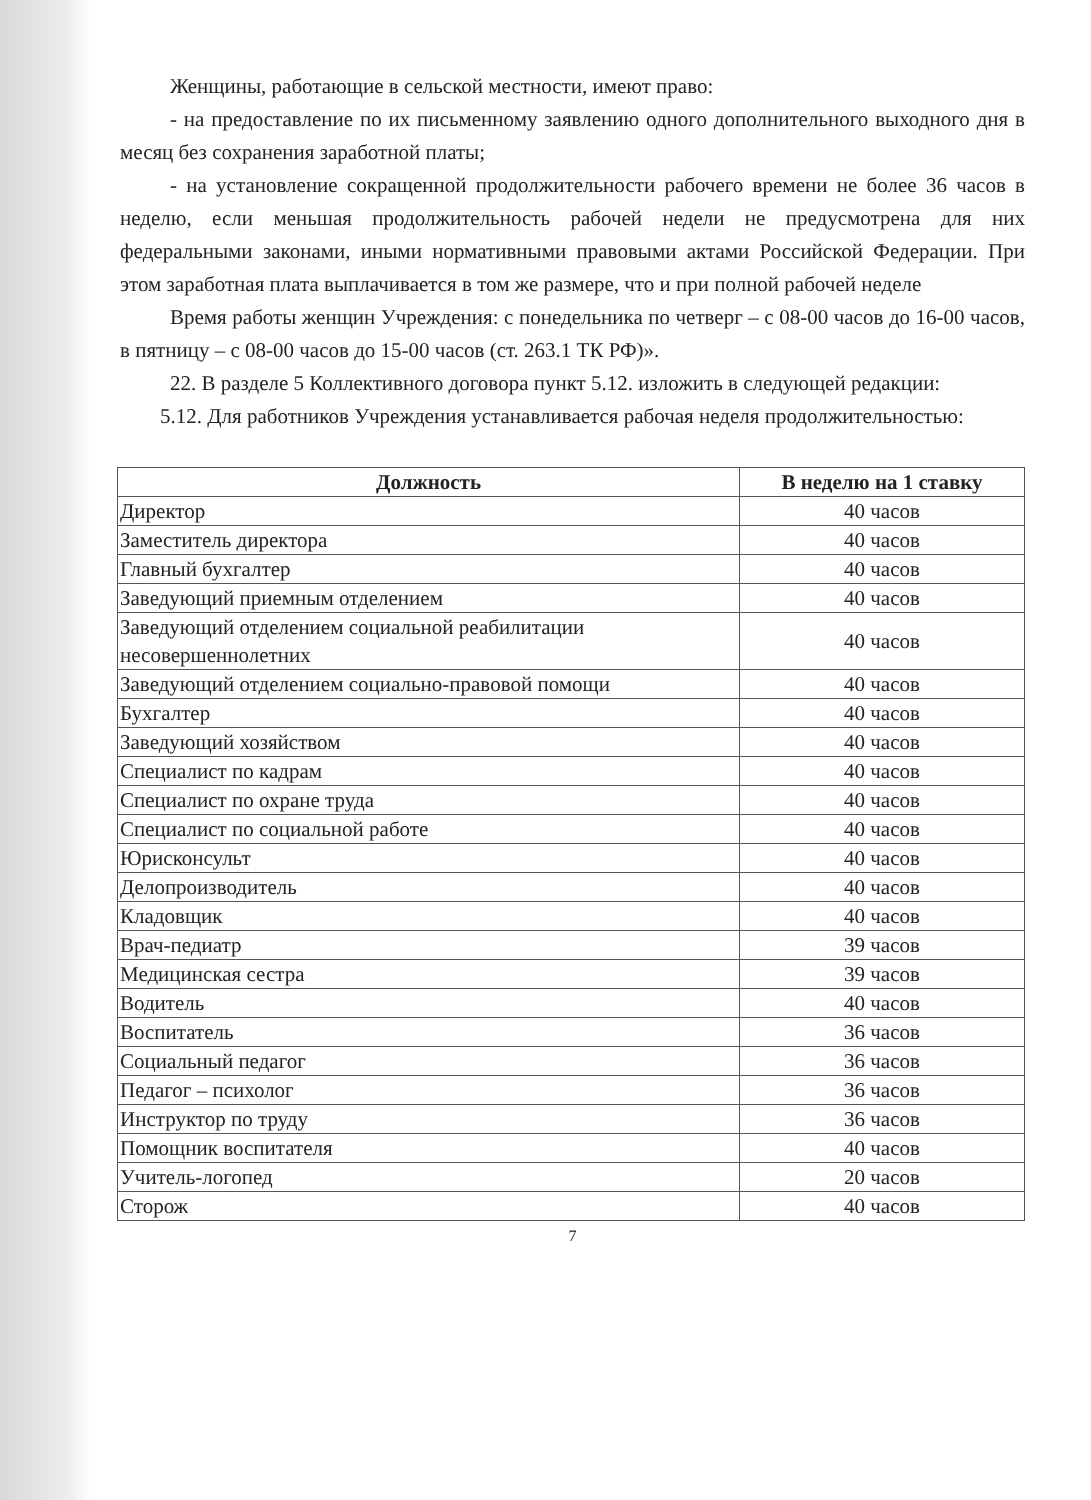Женщины, работающие в сельской местности, имеют право:
- на предоставление по их письменному заявлению одного дополнительного выходного дня в месяц без сохранения заработной платы;
- на установление сокращенной продолжительности рабочего времени не более 36 часов в неделю, если меньшая продолжительность рабочей недели не предусмотрена для них федеральными законами, иными нормативными правовыми актами Российской Федерации. При этом заработная плата выплачивается в том же размере, что и при полной рабочей неделе
Время работы женщин Учреждения: с понедельника по четверг – с 08-00 часов до 16-00 часов, в пятницу – с 08-00 часов до 15-00 часов (ст. 263.1 ТК РФ)».
22. В разделе 5 Коллективного договора пункт 5.12. изложить в следующей редакции:
5.12. Для работников Учреждения устанавливается рабочая неделя продолжительностью:
| Должность | В неделю на 1 ставку |
| --- | --- |
| Директор | 40 часов |
| Заместитель директора | 40 часов |
| Главный бухгалтер | 40 часов |
| Заведующий приемным отделением | 40 часов |
| Заведующий отделением социальной реабилитации несовершеннолетних | 40 часов |
| Заведующий отделением социально-правовой помощи | 40 часов |
| Бухгалтер | 40 часов |
| Заведующий хозяйством | 40 часов |
| Специалист по кадрам | 40 часов |
| Специалист по охране труда | 40 часов |
| Специалист по социальной работе | 40 часов |
| Юрисконсульт | 40 часов |
| Делопроизводитель | 40 часов |
| Кладовщик | 40 часов |
| Врач-педиатр | 39 часов |
| Медицинская сестра | 39 часов |
| Водитель | 40 часов |
| Воспитатель | 36 часов |
| Социальный педагог | 36 часов |
| Педагог – психолог | 36 часов |
| Инструктор по труду | 36 часов |
| Помощник воспитателя | 40 часов |
| Учитель-логопед | 20 часов |
| Сторож | 40 часов |
7